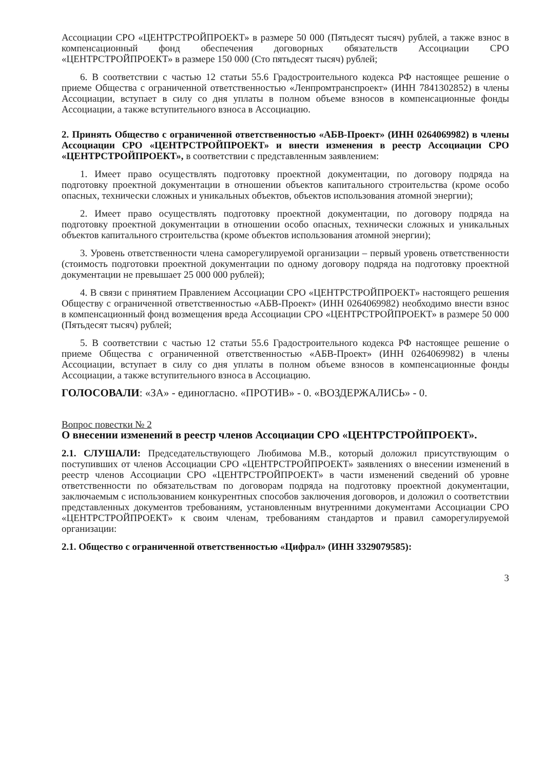Ассоциации СРО «ЦЕНТРСТРОЙПРОЕКТ» в размере 50 000 (Пятьдесят тысяч) рублей, а также взнос в компенсационный фонд обеспечения договорных обязательств Ассоциации СРО «ЦЕНТРСТРОЙПРОЕКТ» в размере 150 000 (Сто пятьдесят тысяч) рублей;
6. В соответствии с частью 12 статьи 55.6 Градостроительного кодекса РФ настоящее решение о приеме Общества с ограниченной ответственностью «Ленпромтранспроект» (ИНН 7841302852) в члены Ассоциации, вступает в силу со дня уплаты в полном объеме взносов в компенсационные фонды Ассоциации, а также вступительного взноса в Ассоциацию.
2. Принять Общество с ограниченной ответственностью «АБВ-Проект» (ИНН 0264069982) в члены Ассоциации СРО «ЦЕНТРСТРОЙПРОЕКТ» и внести изменения в реестр Ассоциации СРО «ЦЕНТРСТРОЙПРОЕКТ», в соответствии с представленным заявлением:
1. Имеет право осуществлять подготовку проектной документации, по договору подряда на подготовку проектной документации в отношении объектов капитального строительства (кроме особо опасных, технически сложных и уникальных объектов, объектов использования атомной энергии);
2. Имеет право осуществлять подготовку проектной документации, по договору подряда на подготовку проектной документации в отношении особо опасных, технически сложных и уникальных объектов капитального строительства (кроме объектов использования атомной энергии);
3. Уровень ответственности члена саморегулируемой организации – первый уровень ответственности (стоимость подготовки проектной документации по одному договору подряда на подготовку проектной документации не превышает 25 000 000 рублей);
4. В связи с принятием Правлением Ассоциации СРО «ЦЕНТРСТРОЙПРОЕКТ» настоящего решения Обществу с ограниченной ответственностью «АБВ-Проект» (ИНН 0264069982) необходимо внести взнос в компенсационный фонд возмещения вреда Ассоциации СРО «ЦЕНТРСТРОЙПРОЕКТ» в размере 50 000 (Пятьдесят тысяч) рублей;
5. В соответствии с частью 12 статьи 55.6 Градостроительного кодекса РФ настоящее решение о приеме Общества с ограниченной ответственностью «АБВ-Проект» (ИНН 0264069982) в члены Ассоциации, вступает в силу со дня уплаты в полном объеме взносов в компенсационные фонды Ассоциации, а также вступительного взноса в Ассоциацию.
ГОЛОСОВАЛИ: «ЗА» - единогласно. «ПРОТИВ» - 0. «ВОЗДЕРЖАЛИСЬ» - 0.
Вопрос повестки № 2
О внесении изменений в реестр членов Ассоциации СРО «ЦЕНТРСТРОЙПРОЕКТ».
2.1. СЛУШАЛИ: Председательствующего Любимова М.В., который доложил присутствующим о поступивших от членов Ассоциации СРО «ЦЕНТРСТРОЙПРОЕКТ» заявлениях о внесении изменений в реестр членов Ассоциации СРО «ЦЕНТРСТРОЙПРОЕКТ» в части изменений сведений об уровне ответственности по обязательствам по договорам подряда на подготовку проектной документации, заключаемым с использованием конкурентных способов заключения договоров, и доложил о соответствии представленных документов требованиям, установленным внутренними документами Ассоциации СРО «ЦЕНТРСТРОЙПРОЕКТ» к своим членам, требованиям стандартов и правил саморегулируемой организации:
2.1. Общество с ограниченной ответственностью «Цифрал» (ИНН 3329079585):
3